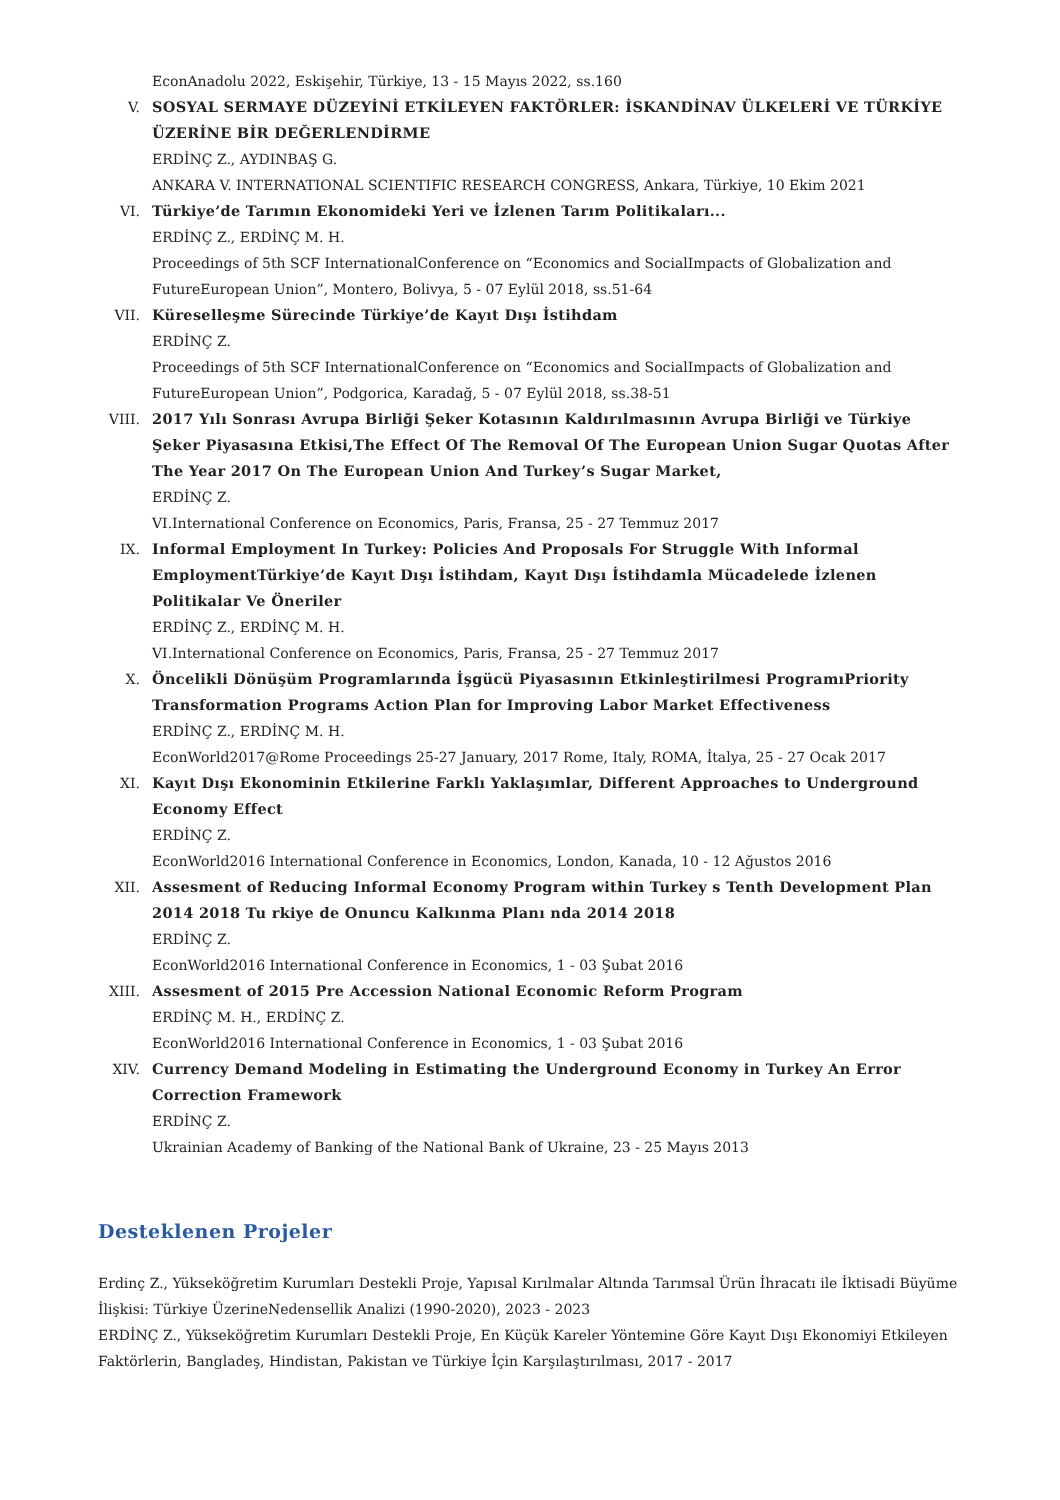EconAnadolu 2022, Eskişehir, Türkiye, 13 - 15 Mayıs 2022, ss.160
V. SOSYAL SERMAYE DÜZEYİNİ ETKİLEYEN FAKTÖRLER: İSKANDİNAV ÜLKELERİ VE TÜRKİYE ÜZERİNE BİR DEĞERLENDİRME
ERDİNÇ Z., AYDINBAŞ G.
ANKARA V. INTERNATIONAL SCIENTIFIC RESEARCH CONGRESS, Ankara, Türkiye, 10 Ekim 2021
VI. Türkiye’de Tarımın Ekonomideki Yeri ve İzlenen Tarım Politikaları...
ERDİNÇ Z., ERDİNÇ M. H.
Proceedings of 5th SCF InternationalConference on “Economics and SocialImpacts of Globalization and FutureEuropean Union”, Montero, Bolivya, 5 - 07 Eylül 2018, ss.51-64
VII. Küreselleşme Sürecinde Türkiye’de Kayıt Dışı İstihdam
ERDİNÇ Z.
Proceedings of 5th SCF InternationalConference on “Economics and SocialImpacts of Globalization and FutureEuropean Union”, Podgorica, Karadağ, 5 - 07 Eylül 2018, ss.38-51
VIII. 2017 Yılı Sonrası Avrupa Birliği Şeker Kotasının Kaldırılmasının Avrupa Birliği ve Türkiye Şeker Piyasasına Etkisi,The Effect Of The Removal Of The European Union Sugar Quotas After The Year 2017 On The European Union And Turkey’s Sugar Market,
ERDİNÇ Z.
VI.International Conference on Economics, Paris, Fransa, 25 - 27 Temmuz 2017
IX. Informal Employment In Turkey: Policies And Proposals For Struggle With Informal EmploymentTürkiye’de Kayıt Dışı İstihdam, Kayıt Dışı İstihdamla Mücadelede İzlenen Politikalar Ve Öneriler
ERDİNÇ Z., ERDİNÇ M. H.
VI.International Conference on Economics, Paris, Fransa, 25 - 27 Temmuz 2017
X. Öncelikli Dönüşüm Programlarında İşgücü Piyasasının Etkinleştirilmesi ProgramıPriority Transformation Programs Action Plan for Improving Labor Market Effectiveness
ERDİNÇ Z., ERDİNÇ M. H.
EconWorld2017@Rome Proceedings 25-27 January, 2017 Rome, Italy, ROMA, İtalya, 25 - 27 Ocak 2017
XI. Kayıt Dışı Ekonominin Etkilerine Farklı Yaklaşımlar, Different Approaches to Underground Economy Effect
ERDİNÇ Z.
EconWorld2016 International Conference in Economics, London, Kanada, 10 - 12 Ağustos 2016
XII. Assesment of Reducing Informal Economy Program within Turkey s Tenth Development Plan 2014 2018 Tu rkiye de Onuncu Kalkınma Planı nda 2014 2018
ERDİNÇ Z.
EconWorld2016 International Conference in Economics, 1 - 03 Şubat 2016
XIII. Assesment of 2015 Pre Accession National Economic Reform Program
ERDİNÇ M. H., ERDİNÇ Z.
EconWorld2016 International Conference in Economics, 1 - 03 Şubat 2016
XIV. Currency Demand Modeling in Estimating the Underground Economy in Turkey An Error Correction Framework
ERDİNÇ Z.
Ukrainian Academy of Banking of the National Bank of Ukraine, 23 - 25 Mayıs 2013
Desteklenen Projeler
Erdinç Z., Yükseköğretim Kurumları Destekli Proje, Yapısal Kırılmalar Altında Tarımsal Ürün İhracatı ile İktisadi Büyüme İlişkisi: Türkiye ÜzerineNedensellik Analizi (1990-2020), 2023 - 2023
ERDİNÇ Z., Yükseköğretim Kurumları Destekli Proje, En Küçük Kareler Yöntemine Göre Kayıt Dışı Ekonomiyi Etkileyen Faktörlerin, Bangladeş, Hindistan, Pakistan ve Türkiye İçin Karşılaştırılması, 2017 - 2017